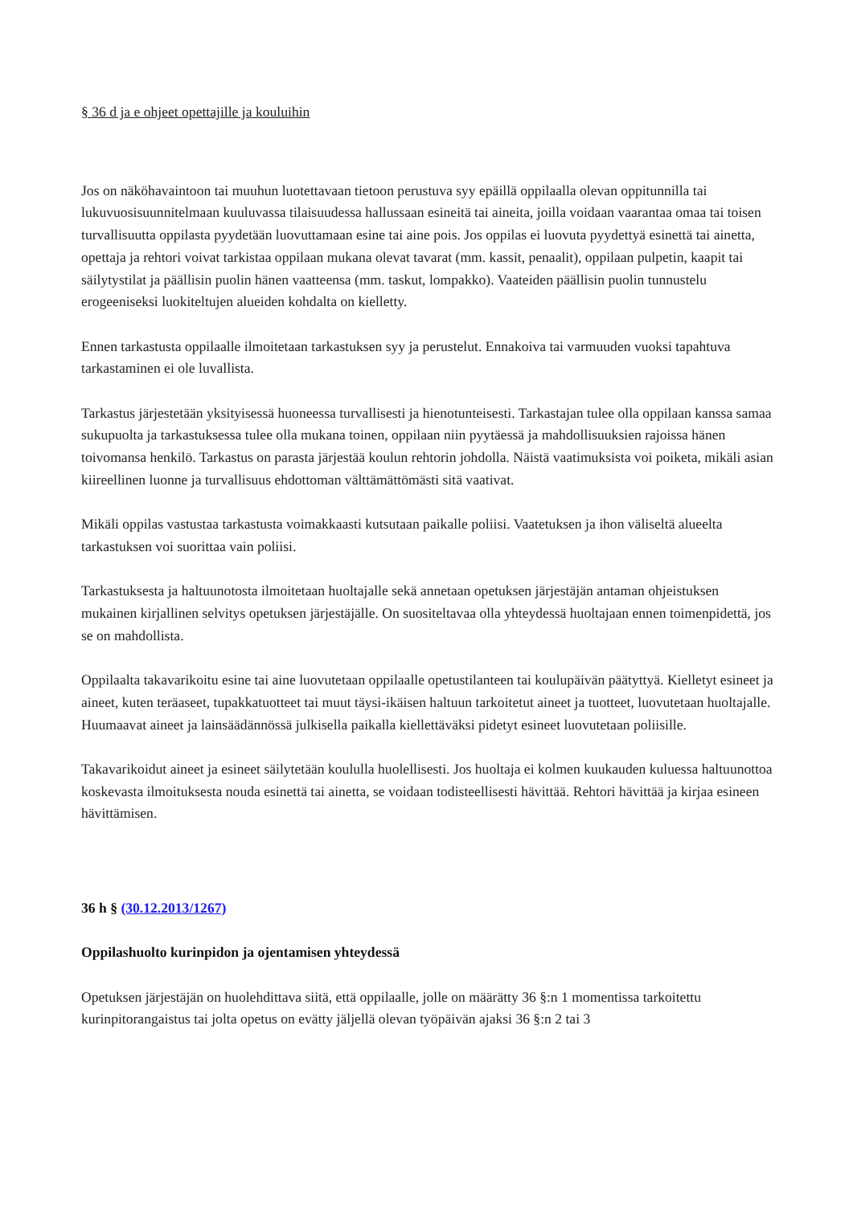§ 36 d ja e ohjeet opettajille ja kouluihin
Jos on näköhavaintoon tai muuhun luotettavaan tietoon perustuva syy epäillä oppilaalla olevan oppitunnilla tai lukuvuosisuunnitelmaan kuuluvassa tilaisuudessa hallussaan esineitä tai aineita, joilla voidaan vaarantaa omaa tai toisen turvallisuutta oppilasta pyydetään luovuttamaan esine tai aine pois. Jos oppilas ei luovuta pyydettyä esinettä tai ainetta, opettaja ja rehtori voivat tarkistaa oppilaan mukana olevat tavarat (mm. kassit, penaalit), oppilaan pulpetin, kaapit tai säilytystilat ja päällisin puolin hänen vaatteensa (mm. taskut, lompakko). Vaateiden päällisin puolin tunnustelu erogeeniseksi luokiteltujen alueiden kohdalta on kielletty.
Ennen tarkastusta oppilaalle ilmoitetaan tarkastuksen syy ja perustelut. Ennakoiva tai varmuuden vuoksi tapahtuva tarkastaminen ei ole luvallista.
Tarkastus järjestetään yksityisessä huoneessa turvallisesti ja hienotunteisesti. Tarkastajan tulee olla oppilaan kanssa samaa sukupuolta ja tarkastuksessa tulee olla mukana toinen, oppilaan niin pyytäessä ja mahdollisuuksien rajoissa hänen toivomansa henkilö. Tarkastus on parasta järjestää koulun rehtorin johdolla. Näistä vaatimuksista voi poiketa, mikäli asian kiireellinen luonne ja turvallisuus ehdottoman välttämättömästi sitä vaativat.
Mikäli oppilas vastustaa tarkastusta voimakkaasti kutsutaan paikalle poliisi. Vaatetuksen ja ihon väliseltä alueelta tarkastuksen voi suorittaa vain poliisi.
Tarkastuksesta ja haltuunotosta ilmoitetaan huoltajalle sekä annetaan opetuksen järjestäjän antaman ohjeistuksen mukainen kirjallinen selvitys opetuksen järjestäjälle. On suositeltavaa olla yhteydessä huoltajaan ennen toimenpidettä, jos se on mahdollista.
Oppilaalta takavarikoitu esine tai aine luovutetaan oppilaalle opetustilanteen tai koulupäivän päätyttyä. Kielletyt esineet ja aineet, kuten teräaseet, tupakkatuotteet tai muut täysi-ikäisen haltuun tarkoitetut aineet ja tuotteet, luovutetaan huoltajalle. Huumaavat aineet ja lainsäädännössä julkisella paikalla kiellettäväksi pidetyt esineet luovutetaan poliisille.
Takavarikoidut aineet ja esineet säilytetään koululla huolellisesti. Jos huoltaja ei kolmen kuukauden kuluessa haltuunottoa koskevasta ilmoituksesta nouda esinettä tai ainetta, se voidaan todisteellisesti hävittää. Rehtori hävittää ja kirjaa esineen hävittämisen.
36 h § (30.12.2013/1267)
Oppilashuolto kurinpidon ja ojentamisen yhteydessä
Opetuksen järjestäjän on huolehdittava siitä, että oppilaalle, jolle on määrätty 36 §:n 1 momentissa tarkoitettu kurinpitorangaistus tai jolta opetus on evätty jäljellä olevan työpäivän ajaksi 36 §:n 2 tai 3